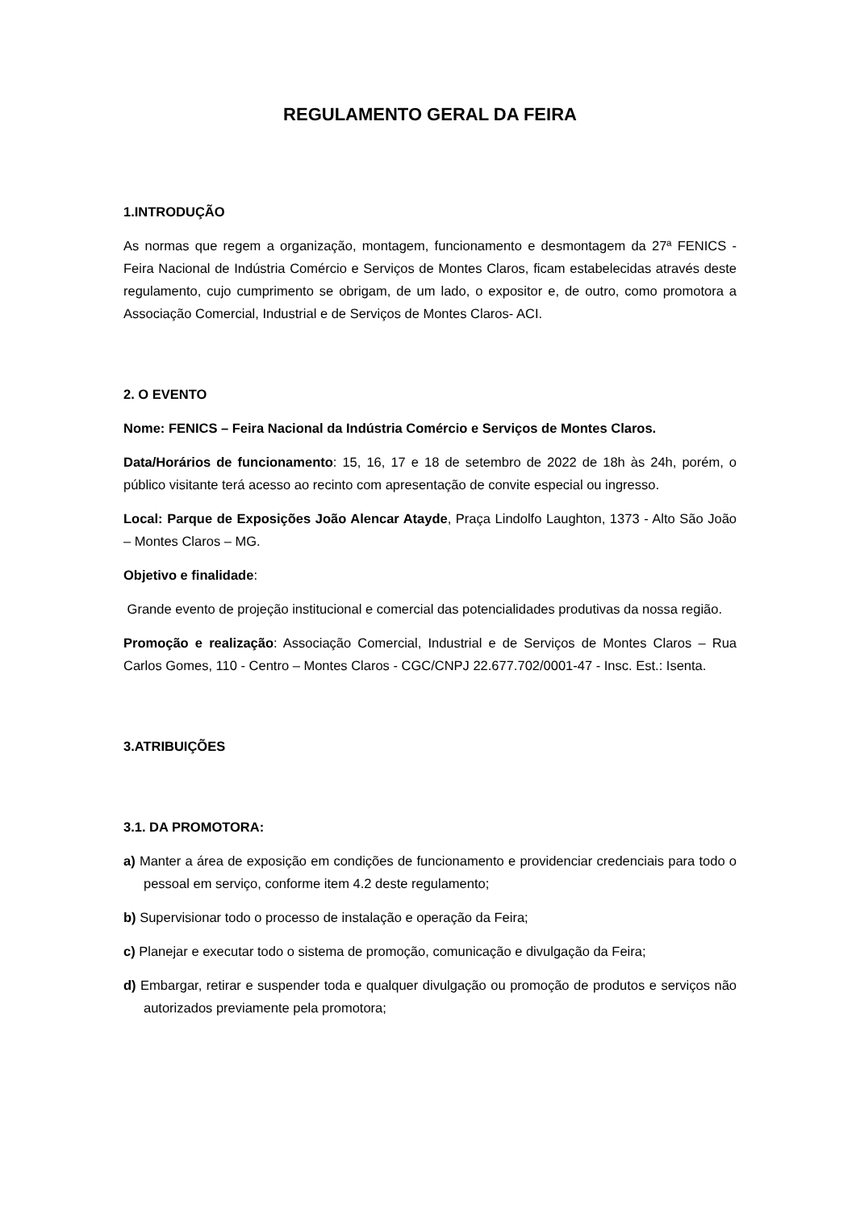REGULAMENTO GERAL DA FEIRA
1.INTRODUÇÃO
As normas que regem a organização, montagem, funcionamento e desmontagem da 27ª FENICS - Feira Nacional de Indústria Comércio e Serviços de Montes Claros, ficam estabelecidas através deste regulamento, cujo cumprimento se obrigam, de um lado, o expositor e, de outro, como promotora a Associação Comercial, Industrial e de Serviços de Montes Claros- ACI.
2. O EVENTO
Nome: FENICS – Feira Nacional da Indústria Comércio e Serviços de Montes Claros.
Data/Horários de funcionamento: 15, 16, 17 e 18 de setembro de 2022 de 18h às 24h, porém, o público visitante terá acesso ao recinto com apresentação de convite especial ou ingresso.
Local: Parque de Exposições João Alencar Atayde, Praça Lindolfo Laughton, 1373 - Alto São João – Montes Claros – MG.
Objetivo e finalidade:
Grande evento de projeção institucional e comercial das potencialidades produtivas da nossa região.
Promoção e realização: Associação Comercial, Industrial e de Serviços de Montes Claros – Rua Carlos Gomes, 110 - Centro – Montes Claros - CGC/CNPJ 22.677.702/0001-47 - Insc. Est.: Isenta.
3.ATRIBUIÇÕES
3.1. DA PROMOTORA:
a) Manter a área de exposição em condições de funcionamento e providenciar credenciais para todo o pessoal em serviço, conforme item 4.2 deste regulamento;
b) Supervisionar todo o processo de instalação e operação da Feira;
c) Planejar e executar todo o sistema de promoção, comunicação e divulgação da Feira;
d) Embargar, retirar e suspender toda e qualquer divulgação ou promoção de produtos e serviços não autorizados previamente pela promotora;